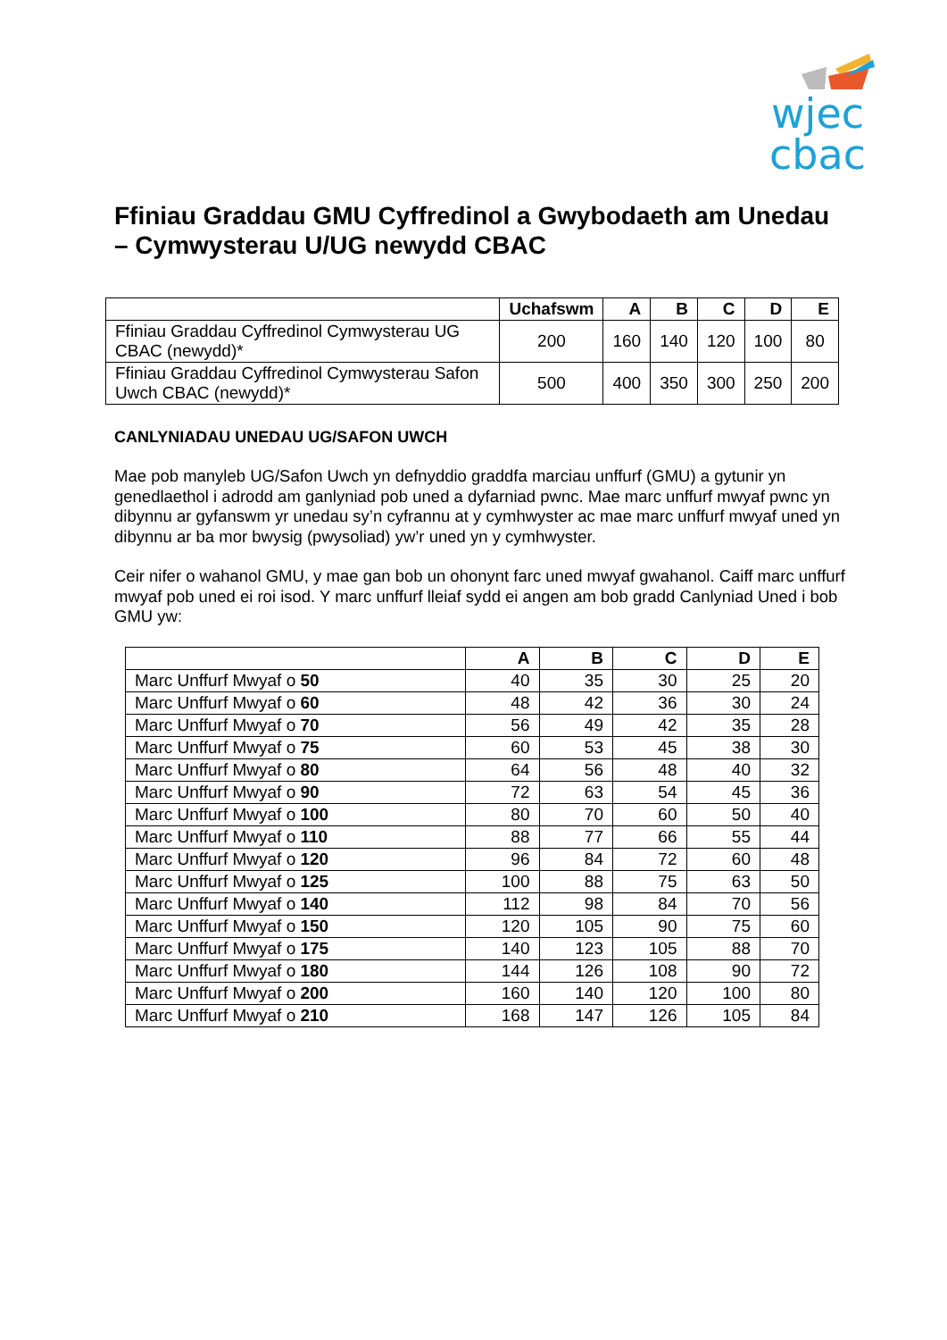wjec
cbac
Ffiniau Graddau GMU Cyffredinol a Gwybodaeth am Unedau – Cymwysterau U/UG newydd CBAC
| | Uchafswm | A | B | C | D | E |
| --- | --- | --- | --- | --- | --- | --- |
| Ffiniau Graddau Cyffredinol Cymwysterau UG CBAC (newydd)* | 200 | 160 | 140 | 120 | 100 | 80 |
| Ffiniau Graddau Cyffredinol Cymwysterau Safon Uwch CBAC (newydd)* | 500 | 400 | 350 | 300 | 250 | 200 |
CANLYNIADAU UNEDAU UG/SAFON UWCH
Mae pob manyleb UG/Safon Uwch yn defnyddio graddfa marciau unffurf (GMU) a gytunir yn genedlaethol i adrodd am ganlyniad pob uned a dyfarniad pwnc. Mae marc unffurf mwyaf pwnc yn dibynnu ar gyfanswm yr unedau sy’n cyfrannu at y cymhwyster ac mae marc unffurf mwyaf uned yn dibynnu ar ba mor bwysig (pwysoliad) yw’r uned yn y cymhwyster.
Ceir nifer o wahanol GMU, y mae gan bob un ohonynt farc uned mwyaf gwahanol. Caiff marc unffurf mwyaf pob uned ei roi isod. Y marc unffurf lleiaf sydd ei angen am bob gradd Canlyniad Uned i bob GMU yw:
| | A | B | C | D | E |
| --- | --- | --- | --- | --- | --- |
| Marc Unffurf Mwyaf o 50 | 40 | 35 | 30 | 25 | 20 |
| Marc Unffurf Mwyaf o 60 | 48 | 42 | 36 | 30 | 24 |
| Marc Unffurf Mwyaf o 70 | 56 | 49 | 42 | 35 | 28 |
| Marc Unffurf Mwyaf o 75 | 60 | 53 | 45 | 38 | 30 |
| Marc Unffurf Mwyaf o 80 | 64 | 56 | 48 | 40 | 32 |
| Marc Unffurf Mwyaf o 90 | 72 | 63 | 54 | 45 | 36 |
| Marc Unffurf Mwyaf o 100 | 80 | 70 | 60 | 50 | 40 |
| Marc Unffurf Mwyaf o 110 | 88 | 77 | 66 | 55 | 44 |
| Marc Unffurf Mwyaf o 120 | 96 | 84 | 72 | 60 | 48 |
| Marc Unffurf Mwyaf o 125 | 100 | 88 | 75 | 63 | 50 |
| Marc Unffurf Mwyaf o 140 | 112 | 98 | 84 | 70 | 56 |
| Marc Unffurf Mwyaf o 150 | 120 | 105 | 90 | 75 | 60 |
| Marc Unffurf Mwyaf o 175 | 140 | 123 | 105 | 88 | 70 |
| Marc Unffurf Mwyaf o 180 | 144 | 126 | 108 | 90 | 72 |
| Marc Unffurf Mwyaf o 200 | 160 | 140 | 120 | 100 | 80 |
| Marc Unffurf Mwyaf o 210 | 168 | 147 | 126 | 105 | 84 |